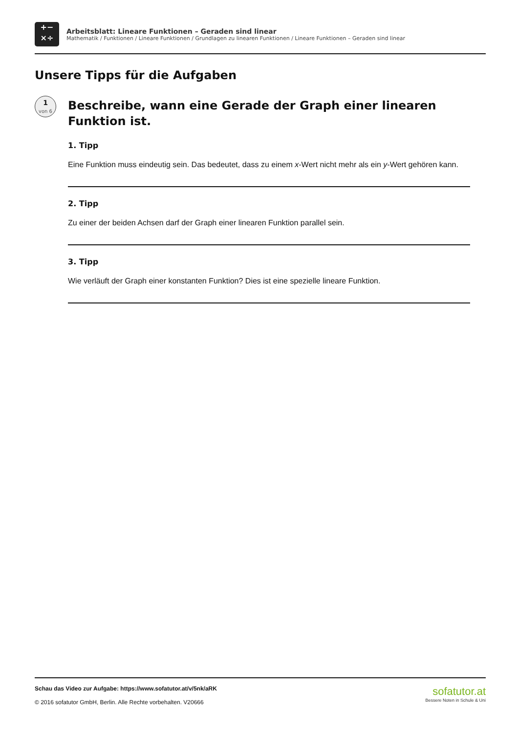+−
×÷
Arbeitsblatt: Lineare Funktionen – Geraden sind linear
Mathematik / Funktionen / Lineare Funktionen / Grundlagen zu linearen Funktionen / Lineare Funktionen – Geraden sind linear
Unsere Tipps für die Aufgaben
1
von 6
Beschreibe, wann eine Gerade der Graph einer linearen Funktion ist.
1. Tipp
Eine Funktion muss eindeutig sein. Das bedeutet, dass zu einem x-Wert nicht mehr als ein y-Wert gehören kann.
2. Tipp
Zu einer der beiden Achsen darf der Graph einer linearen Funktion parallel sein.
3. Tipp
Wie verläuft der Graph einer konstanten Funktion? Dies ist eine spezielle lineare Funktion.
Schau das Video zur Aufgabe: https://www.sofatutor.at/v/5nk/aRK
© 2016 sofatutor GmbH, Berlin. Alle Rechte vorbehalten. V20666
sofatutor.at
Bessere Noten in Schule & Uni